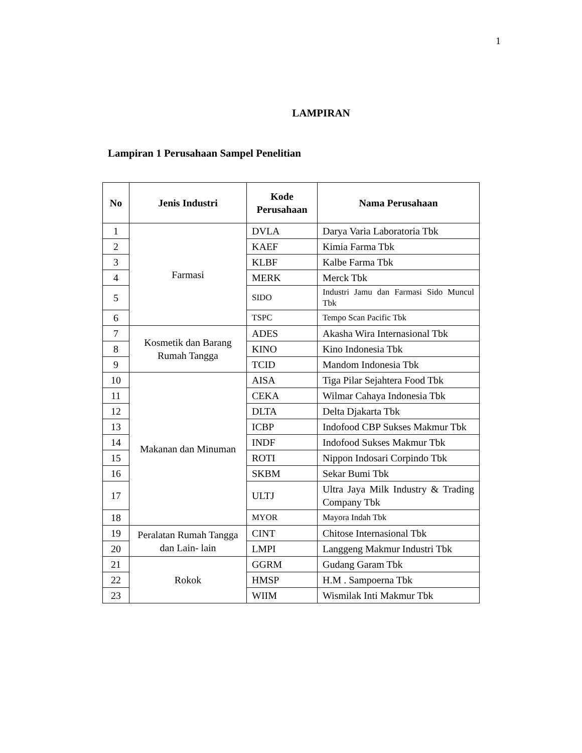1
LAMPIRAN
Lampiran 1 Perusahaan Sampel Penelitian
| No | Jenis Industri | Kode Perusahaan | Nama Perusahaan |
| --- | --- | --- | --- |
| 1 | Farmasi | DVLA | Darya Varia Laboratoria Tbk |
| 2 | | KAEF | Kimia Farma Tbk |
| 3 | | KLBF | Kalbe Farma Tbk |
| 4 | | MERK | Merck Tbk |
| 5 | | SIDO | Industri Jamu dan Farmasi Sido Muncul Tbk |
| 6 | | TSPC | Tempo Scan Pacific Tbk |
| 7 | Kosmetik dan Barang Rumah Tangga | ADES | Akasha Wira Internasional Tbk |
| 8 | | KINO | Kino Indonesia Tbk |
| 9 | | TCID | Mandom Indonesia Tbk |
| 10 | Makanan dan Minuman | AISA | Tiga Pilar Sejahtera Food Tbk |
| 11 | | CEKA | Wilmar Cahaya Indonesia Tbk |
| 12 | | DLTA | Delta Djakarta Tbk |
| 13 | | ICBP | Indofood CBP Sukses Makmur Tbk |
| 14 | | INDF | Indofood Sukses Makmur Tbk |
| 15 | | ROTI | Nippon Indosari Corpindo Tbk |
| 16 | | SKBM | Sekar Bumi Tbk |
| 17 | | ULTJ | Ultra Jaya Milk Industry & Trading Company Tbk |
| 18 | | MYOR | Mayora Indah Tbk |
| 19 | Peralatan Rumah Tangga dan Lain- lain | CINT | Chitose Internasional Tbk |
| 20 | | LMPI | Langgeng Makmur Industri Tbk |
| 21 | Rokok | GGRM | Gudang Garam Tbk |
| 22 | | HMSP | H.M . Sampoerna Tbk |
| 23 | | WIIM | Wismilak Inti Makmur Tbk |